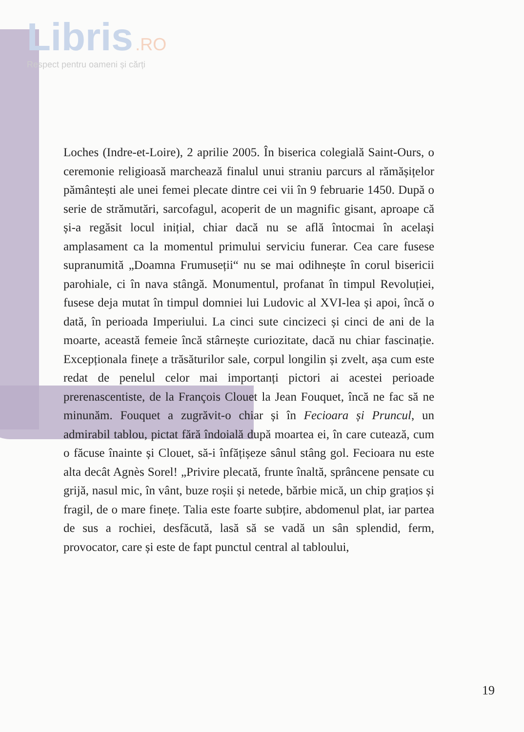Libris .RO
Respect pentru oameni și cărți
Loches (Indre-et-Loire), 2 aprilie 2005. În biserica colegială Saint-Ours, o ceremonie religioasă marchează finalul unui straniu parcurs al rămășițelor pământești ale unei femei plecate dintre cei vii în 9 februarie 1450. După o serie de strămutări, sarcofagul, acoperit de un magnific gisant, aproape că și-a regăsit locul inițial, chiar dacă nu se află întocmai în același amplasament ca la momentul primului serviciu funerar. Cea care fusese supranumită „Doamna Frumuseții“ nu se mai odihnește în corul bisericii parohiale, ci în nava stângă. Monumentul, profanat în timpul Revoluției, fusese deja mutat în timpul domniei lui Ludovic al XVI-lea și apoi, încă o dată, în perioada Imperiului. La cinci sute cincizeci și cinci de ani de la moarte, această femeie încă stârnește curiozitate, dacă nu chiar fascinație. Excepționala finețe a trăsăturilor sale, corpul longilin și zvelt, așa cum este redat de penelul celor mai importanți pictori ai acestei perioade prerenascentiste, de la François Clouet la Jean Fouquet, încă ne fac să ne minunăm. Fouquet a zugrăvit-o chiar și în Fecioara și Pruncul, un admirabil tablou, pictat fără îndoială după moartea ei, în care cutează, cum o făcuse înainte și Clouet, să-i înfățișeze sânul stâng gol. Fecioara nu este alta decât Agnès Sorel! „Privire plecată, frunte înaltă, sprâncene pensate cu grijă, nasul mic, în vânt, buze roșii și netede, bărbie mică, un chip grațios și fragil, de o mare finețe. Talia este foarte subțire, abdomenul plat, iar partea de sus a rochiei, desfăcută, lasă să se vadă un sân splendid, ferm, provocator, care și este de fapt punctul central al tabloului,
19